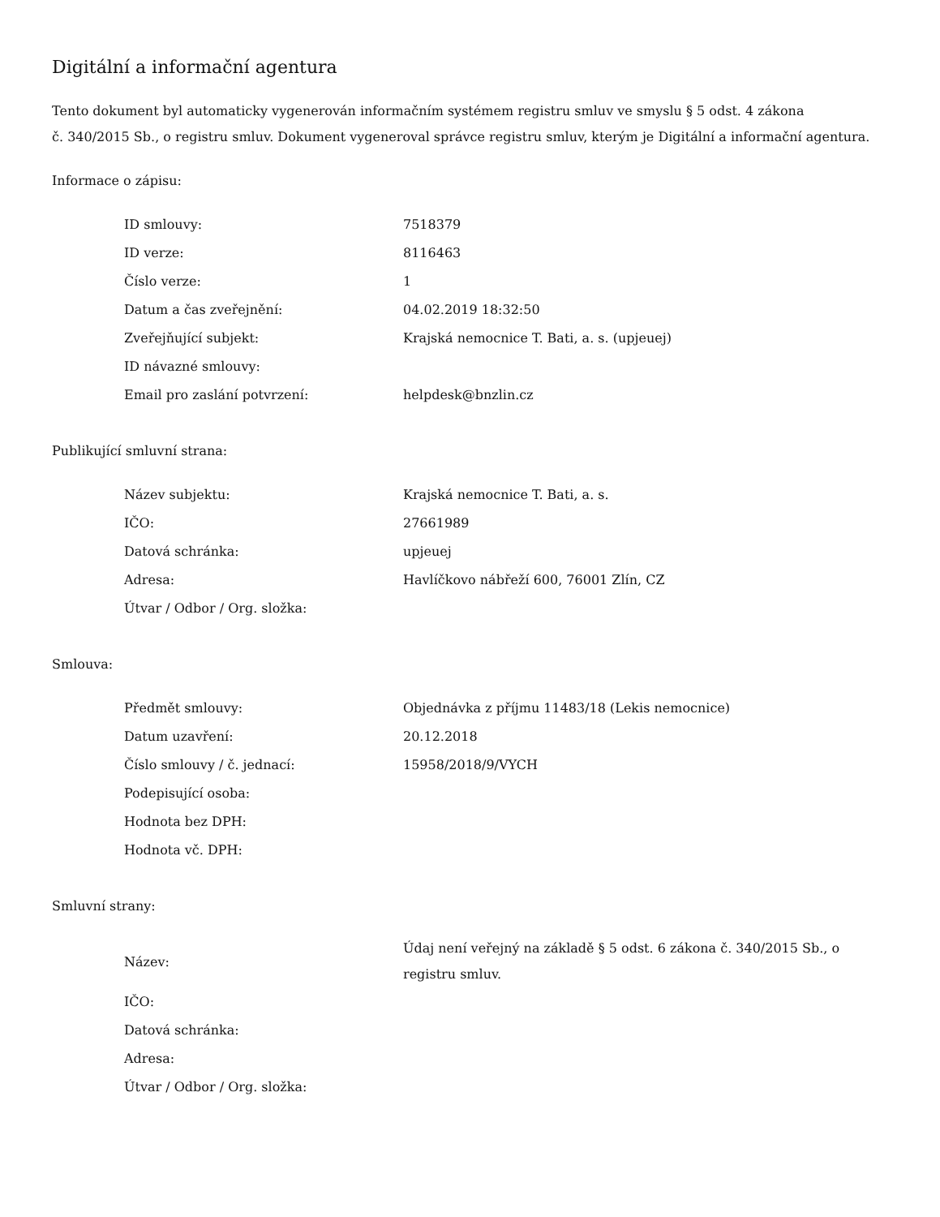Digitální a informační agentura
Tento dokument byl automaticky vygenerován informačním systémem registru smluv ve smyslu § 5 odst. 4 zákona
č. 340/2015 Sb., o registru smluv. Dokument vygeneroval správce registru smluv, kterým je Digitální a informační agentura.
Informace o zápisu:
| ID smlouvy: | 7518379 |
| ID verze: | 8116463 |
| Číslo verze: | 1 |
| Datum a čas zveřejnění: | 04.02.2019 18:32:50 |
| Zveřejňující subjekt: | Krajská nemocnice T. Bati, a. s. (upjeuej) |
| ID návazné smlouvy: | |
| Email pro zaslání potvrzení: | helpdesk@bnzlin.cz |
Publikující smluvní strana:
| Název subjektu: | Krajská nemocnice T. Bati, a. s. |
| IČO: | 27661989 |
| Datová schránka: | upjeuej |
| Adresa: | Havlíčkovo nábřeží 600, 76001 Zlín, CZ |
| Útvar / Odbor / Org. složka: | |
Smlouva:
| Předmět smlouvy: | Objednávka z příjmu 11483/18 (Lekis nemocnice) |
| Datum uzavření: | 20.12.2018 |
| Číslo smlouvy / č. jednací: | 15958/2018/9/VYCH |
| Podepisující osoba: | |
| Hodnota bez DPH: | |
| Hodnota vč. DPH: | |
Smluvní strany:
| Název: | Údaj není veřejný na základě § 5 odst. 6 zákona č. 340/2015 Sb., o registru smluv. |
| IČO: | |
| Datová schránka: | |
| Adresa: | |
| Útvar / Odbor / Org. složka: | |